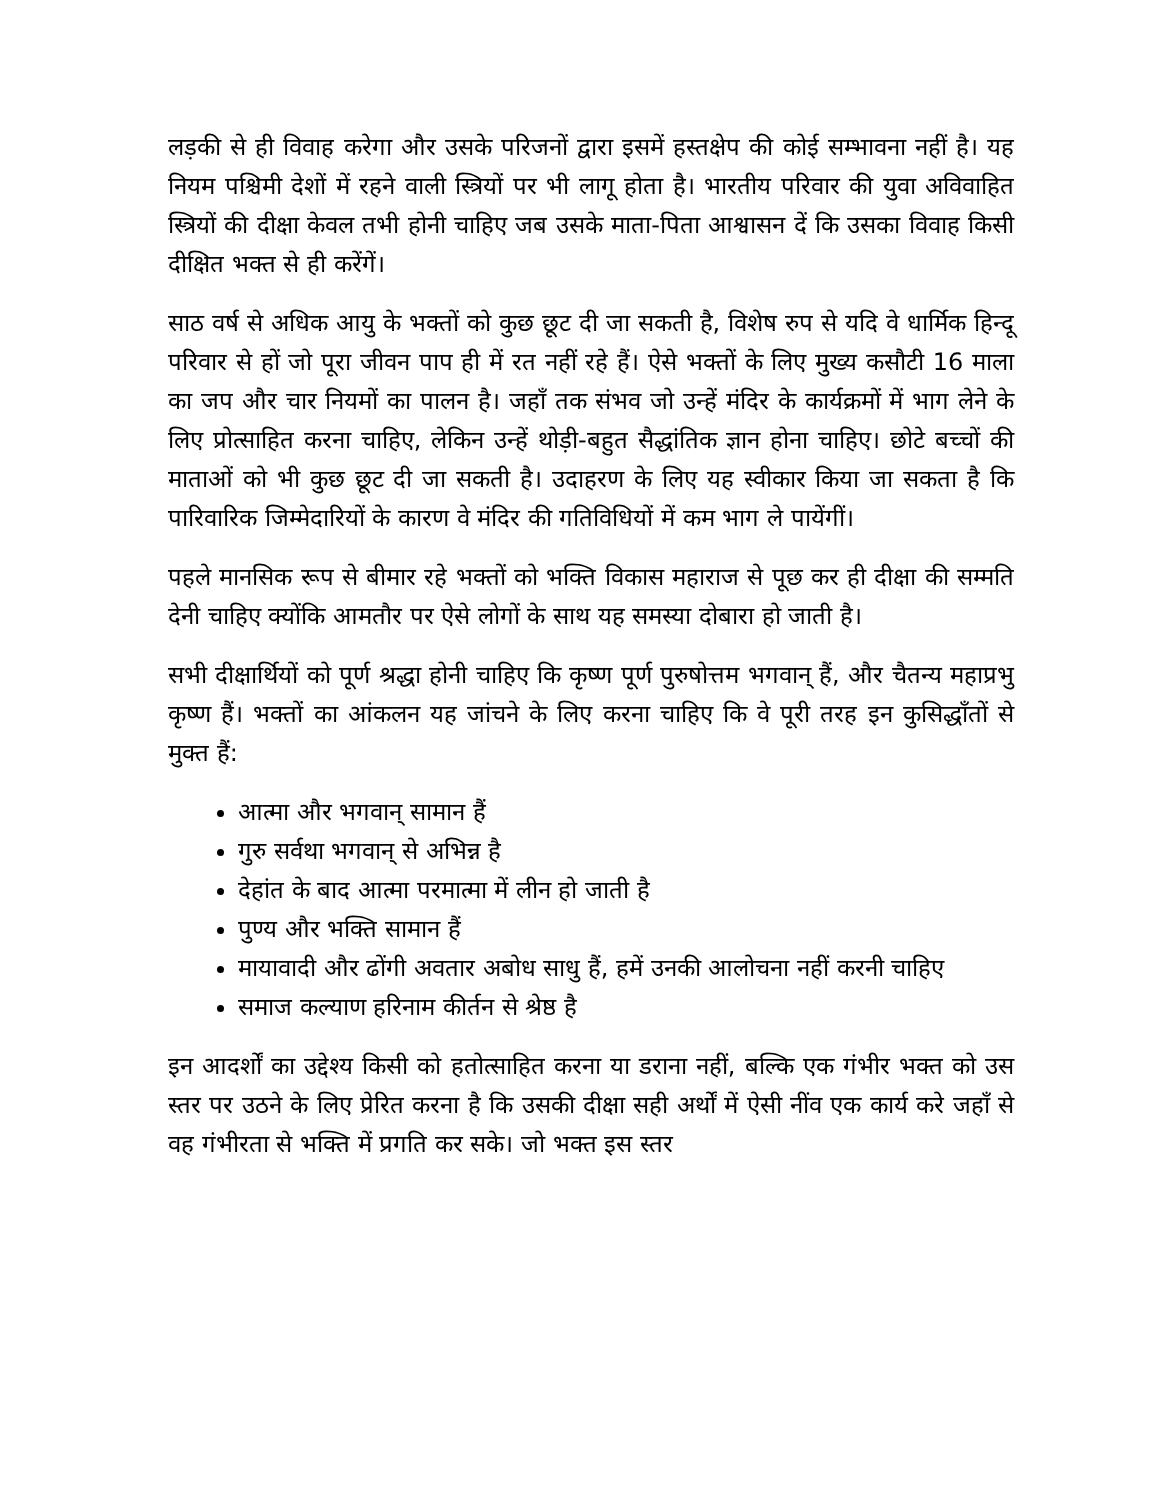लड़की से ही विवाह करेगा और उसके परिजनों द्वारा इसमें हस्तक्षेप की कोई सम्भावना नहीं है। यह नियम पश्चिमी देशों में रहने वाली स्त्रियों पर भी लागू होता है। भारतीय परिवार की युवा अविवाहित स्त्रियों की दीक्षा केवल तभी होनी चाहिए जब उसके माता-पिता आश्वासन दें कि उसका विवाह किसी दीक्षित भक्त से ही करेंगें।
साठ वर्ष से अधिक आयु के भक्तों को कुछ छूट दी जा सकती है, विशेष रुप से यदि वे धार्मिक हिन्दू परिवार से हों जो पूरा जीवन पाप ही में रत नहीं रहे हैं। ऐसे भक्तों के लिए मुख्य कसौटी 16 माला का जप और चार नियमों का पालन है। जहाँ तक संभव जो उन्हें मंदिर के कार्यक्रमों में भाग लेने के लिए प्रोत्साहित करना चाहिए, लेकिन उन्हें थोड़ी-बहुत सैद्धांतिक ज्ञान होना चाहिए। छोटे बच्चों की माताओं को भी कुछ छूट दी जा सकती है। उदाहरण के लिए यह स्वीकार किया जा सकता है कि पारिवारिक जिम्मेदारियों के कारण वे मंदिर की गतिविधियों में कम भाग ले पायेंगीं।
पहले मानसिक रूप से बीमार रहे भक्तों को भक्ति विकास महाराज से पूछ कर ही दीक्षा की सम्मति देनी चाहिए क्योंकि आमतौर पर ऐसे लोगों के साथ यह समस्या दोबारा हो जाती है।
सभी दीक्षार्थियों को पूर्ण श्रद्धा होनी चाहिए कि कृष्ण पूर्ण पुरुषोत्तम भगवान् हैं, और चैतन्य महाप्रभु कृष्ण हैं। भक्तों का आंकलन यह जांचने के लिए करना चाहिए कि वे पूरी तरह इन कुसिद्धाँतों से मुक्त हैं:
आत्मा और भगवान् सामान हैं
गुरु सर्वथा भगवान् से अभिन्न है
देहांत के बाद आत्मा परमात्मा में लीन हो जाती है
पुण्य और भक्ति सामान हैं
मायावादी और ढोंगी अवतार अबोध साधु हैं, हमें उनकी आलोचना नहीं करनी चाहिए
समाज कल्याण हरिनाम कीर्तन से श्रेष्ठ है
इन आदर्शों का उद्देश्य किसी को हतोत्साहित करना या डराना नहीं, बल्कि एक गंभीर भक्त को उस स्तर पर उठने के लिए प्रेरित करना है कि उसकी दीक्षा सही अर्थों में ऐसी नींव एक कार्य करे जहाँ से वह गंभीरता से भक्ति में प्रगति कर सके। जो भक्त इस स्तर